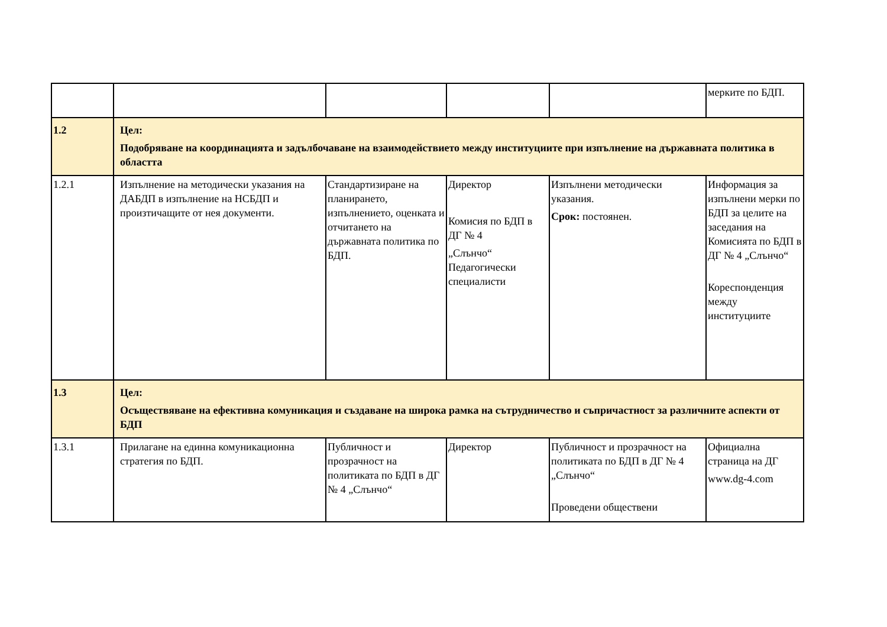| | | | | | мерките по БДП. |
| 1.2 | Цел: Подобряване на координацията и задълбочаване на взаимодействието между институциите при изпълнение на държавната политика в областта | | | | |
| 1.2.1 | Изпълнение на методически указания на ДАБДП в изпълнение на НСБДП и произтичащите от нея документи. | Стандартизиране на планирането, изпълнението, оценката и отчитането на държавната политика по БДП. | Директор Комисия по БДП в ДГ № 4 „Слънчо“ Педагогически специалисти | Изпълнени методически указания. Срок: постоянен. | Информация за изпълнени мерки по БДП за целите на заседания на Комисията по БДП в ДГ № 4 „Слънчо“ Кореспонденция между институциите |
| 1.3 | Цел: Осъществяване на ефективна комуникация и създаване на широка рамка на сътрудничество и съпричастност за различните аспекти от БДП | | | | |
| 1.3.1 | Прилагане на единна комуникационна стратегия по БДП. | Публичност и прозрачност на политиката по БДП в ДГ № 4 „Слънчо“ | Директор | Публичност и прозрачност на политиката по БДП в ДГ № 4 „Слънчо“ Проведени обществени | Официална страница на ДГ www.dg-4.com |